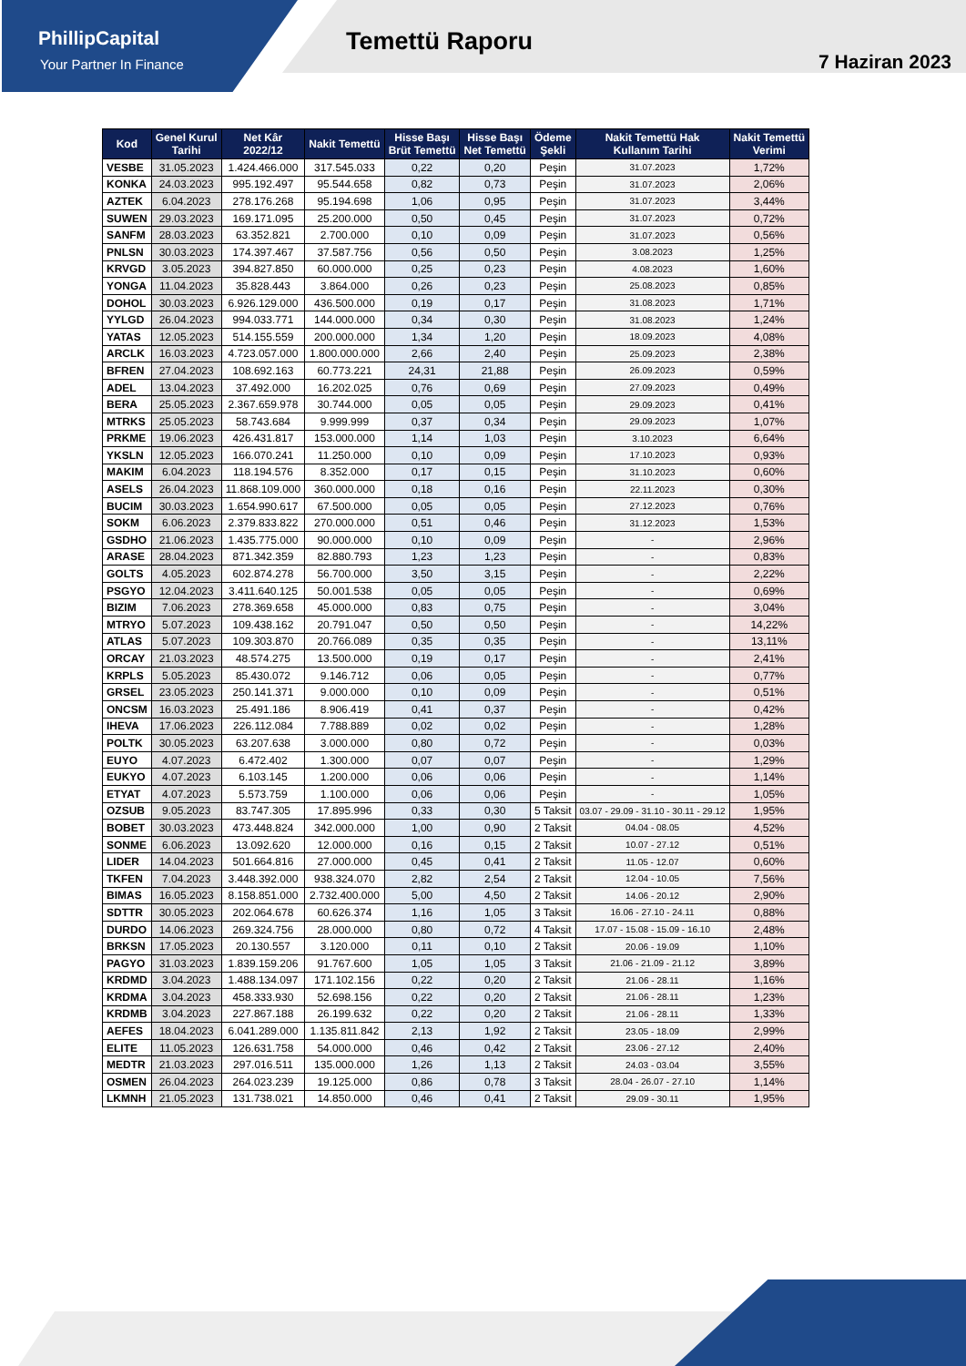PhillipCapital
Your Partner In Finance
Temettü Raporu
7 Haziran 2023
| Kod | Genel Kurul Tarihi | Net Kâr 2022/12 | Nakit Temettü | Hisse Başı Brüt Temettü | Hisse Başı Net Temettü | Ödeme Şekli | Nakit Temettü Hak Kullanım Tarihi | Nakit Temettü Verimi |
| --- | --- | --- | --- | --- | --- | --- | --- | --- |
| VESBE | 31.05.2023 | 1.424.466.000 | 317.545.033 | 0,22 | 0,20 | Peşin | 31.07.2023 | 1,72% |
| KONKA | 24.03.2023 | 995.192.497 | 95.544.658 | 0,82 | 0,73 | Peşin | 31.07.2023 | 2,06% |
| AZTEK | 6.04.2023 | 278.176.268 | 95.194.698 | 1,06 | 0,95 | Peşin | 31.07.2023 | 3,44% |
| SUWEN | 29.03.2023 | 169.171.095 | 25.200.000 | 0,50 | 0,45 | Peşin | 31.07.2023 | 0,72% |
| SANFM | 28.03.2023 | 63.352.821 | 2.700.000 | 0,10 | 0,09 | Peşin | 31.07.2023 | 0,56% |
| PNLSN | 30.03.2023 | 174.397.467 | 37.587.756 | 0,56 | 0,50 | Peşin | 3.08.2023 | 1,25% |
| KRVGD | 3.05.2023 | 394.827.850 | 60.000.000 | 0,25 | 0,23 | Peşin | 4.08.2023 | 1,60% |
| YONGA | 11.04.2023 | 35.828.443 | 3.864.000 | 0,26 | 0,23 | Peşin | 25.08.2023 | 0,85% |
| DOHOL | 30.03.2023 | 6.926.129.000 | 436.500.000 | 0,19 | 0,17 | Peşin | 31.08.2023 | 1,71% |
| YYLGD | 26.04.2023 | 994.033.771 | 144.000.000 | 0,34 | 0,30 | Peşin | 31.08.2023 | 1,24% |
| YATAS | 12.05.2023 | 514.155.559 | 200.000.000 | 1,34 | 1,20 | Peşin | 18.09.2023 | 4,08% |
| ARCLK | 16.03.2023 | 4.723.057.000 | 1.800.000.000 | 2,66 | 2,40 | Peşin | 25.09.2023 | 2,38% |
| BFREN | 27.04.2023 | 108.692.163 | 60.773.221 | 24,31 | 21,88 | Peşin | 26.09.2023 | 0,59% |
| ADEL | 13.04.2023 | 37.492.000 | 16.202.025 | 0,76 | 0,69 | Peşin | 27.09.2023 | 0,49% |
| BERA | 25.05.2023 | 2.367.659.978 | 30.744.000 | 0,05 | 0,05 | Peşin | 29.09.2023 | 0,41% |
| MTRKS | 25.05.2023 | 58.743.684 | 9.999.999 | 0,37 | 0,34 | Peşin | 29.09.2023 | 1,07% |
| PRKME | 19.06.2023 | 426.431.817 | 153.000.000 | 1,14 | 1,03 | Peşin | 3.10.2023 | 6,64% |
| YKSLN | 12.05.2023 | 166.070.241 | 11.250.000 | 0,10 | 0,09 | Peşin | 17.10.2023 | 0,93% |
| MAKIM | 6.04.2023 | 118.194.576 | 8.352.000 | 0,17 | 0,15 | Peşin | 31.10.2023 | 0,60% |
| ASELS | 26.04.2023 | 11.868.109.000 | 360.000.000 | 0,18 | 0,16 | Peşin | 22.11.2023 | 0,30% |
| BUCIM | 30.03.2023 | 1.654.990.617 | 67.500.000 | 0,05 | 0,05 | Peşin | 27.12.2023 | 0,76% |
| SOKM | 6.06.2023 | 2.379.833.822 | 270.000.000 | 0,51 | 0,46 | Peşin | 31.12.2023 | 1,53% |
| GSDHO | 21.06.2023 | 1.435.775.000 | 90.000.000 | 0,10 | 0,09 | Peşin | - | 2,96% |
| ARASE | 28.04.2023 | 871.342.359 | 82.880.793 | 1,23 | 1,23 | Peşin | - | 0,83% |
| GOLTS | 4.05.2023 | 602.874.278 | 56.700.000 | 3,50 | 3,15 | Peşin | - | 2,22% |
| PSGYO | 12.04.2023 | 3.411.640.125 | 50.001.538 | 0,05 | 0,05 | Peşin | - | 0,69% |
| BIZIM | 7.06.2023 | 278.369.658 | 45.000.000 | 0,83 | 0,75 | Peşin | - | 3,04% |
| MTRYO | 5.07.2023 | 109.438.162 | 20.791.047 | 0,50 | 0,50 | Peşin | - | 14,22% |
| ATLAS | 5.07.2023 | 109.303.870 | 20.766.089 | 0,35 | 0,35 | Peşin | - | 13,11% |
| ORCAY | 21.03.2023 | 48.574.275 | 13.500.000 | 0,19 | 0,17 | Peşin | - | 2,41% |
| KRPLS | 5.05.2023 | 85.430.072 | 9.146.712 | 0,06 | 0,05 | Peşin | - | 0,77% |
| GRSEL | 23.05.2023 | 250.141.371 | 9.000.000 | 0,10 | 0,09 | Peşin | - | 0,51% |
| ONCSM | 16.03.2023 | 25.491.186 | 8.906.419 | 0,41 | 0,37 | Peşin | - | 0,42% |
| IHEVA | 17.06.2023 | 226.112.084 | 7.788.889 | 0,02 | 0,02 | Peşin | - | 1,28% |
| POLTK | 30.05.2023 | 63.207.638 | 3.000.000 | 0,80 | 0,72 | Peşin | - | 0,03% |
| EUYO | 4.07.2023 | 6.472.402 | 1.300.000 | 0,07 | 0,07 | Peşin | - | 1,29% |
| EUKYO | 4.07.2023 | 6.103.145 | 1.200.000 | 0,06 | 0,06 | Peşin | - | 1,14% |
| ETYAT | 4.07.2023 | 5.573.759 | 1.100.000 | 0,06 | 0,06 | Peşin | - | 1,05% |
| OZSUB | 9.05.2023 | 83.747.305 | 17.895.996 | 0,33 | 0,30 | 5 Taksit | 03.07 - 29.09 - 31.10 - 30.11 - 29.12 | 1,95% |
| BOBET | 30.03.2023 | 473.448.824 | 342.000.000 | 1,00 | 0,90 | 2 Taksit | 04.04 - 08.05 | 4,52% |
| SONME | 6.06.2023 | 13.092.620 | 12.000.000 | 0,16 | 0,15 | 2 Taksit | 10.07 - 27.12 | 0,51% |
| LIDER | 14.04.2023 | 501.664.816 | 27.000.000 | 0,45 | 0,41 | 2 Taksit | 11.05 - 12.07 | 0,60% |
| TKFEN | 7.04.2023 | 3.448.392.000 | 938.324.070 | 2,82 | 2,54 | 2 Taksit | 12.04 - 10.05 | 7,56% |
| BIMAS | 16.05.2023 | 8.158.851.000 | 2.732.400.000 | 5,00 | 4,50 | 2 Taksit | 14.06 - 20.12 | 2,90% |
| SDTTR | 30.05.2023 | 202.064.678 | 60.626.374 | 1,16 | 1,05 | 3 Taksit | 16.06 - 27.10 - 24.11 | 0,88% |
| DURDO | 14.06.2023 | 269.324.756 | 28.000.000 | 0,80 | 0,72 | 4 Taksit | 17.07 - 15.08 - 15.09 - 16.10 | 2,48% |
| BRKSN | 17.05.2023 | 20.130.557 | 3.120.000 | 0,11 | 0,10 | 2 Taksit | 20.06 - 19.09 | 1,10% |
| PAGYO | 31.03.2023 | 1.839.159.206 | 91.767.600 | 1,05 | 1,05 | 3 Taksit | 21.06 - 21.09 - 21.12 | 3,89% |
| KRDMD | 3.04.2023 | 1.488.134.097 | 171.102.156 | 0,22 | 0,20 | 2 Taksit | 21.06 - 28.11 | 1,16% |
| KRDMA | 3.04.2023 | 458.333.930 | 52.698.156 | 0,22 | 0,20 | 2 Taksit | 21.06 - 28.11 | 1,23% |
| KRDMB | 3.04.2023 | 227.867.188 | 26.199.632 | 0,22 | 0,20 | 2 Taksit | 21.06 - 28.11 | 1,33% |
| AEFES | 18.04.2023 | 6.041.289.000 | 1.135.811.842 | 2,13 | 1,92 | 2 Taksit | 23.05 - 18.09 | 2,99% |
| ELITE | 11.05.2023 | 126.631.758 | 54.000.000 | 0,46 | 0,42 | 2 Taksit | 23.06 - 27.12 | 2,40% |
| MEDTR | 21.03.2023 | 297.016.511 | 135.000.000 | 1,26 | 1,13 | 2 Taksit | 24.03 - 03.04 | 3,55% |
| OSMEN | 26.04.2023 | 264.023.239 | 19.125.000 | 0,86 | 0,78 | 3 Taksit | 28.04 - 26.07 - 27.10 | 1,14% |
| LKMNH | 21.05.2023 | 131.738.021 | 14.850.000 | 0,46 | 0,41 | 2 Taksit | 29.09 - 30.11 | 1,95% |